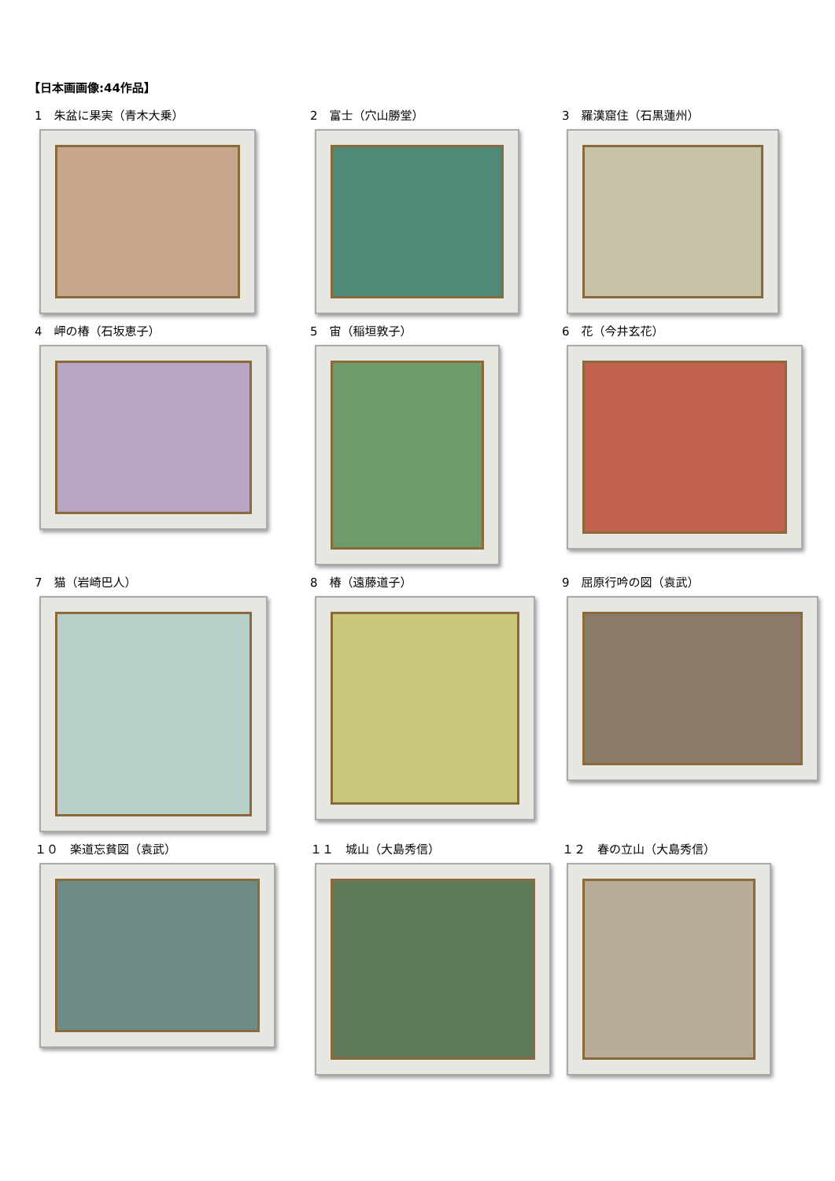【日本画画像:44作品】
1　朱盆に果実（青木大乗）
2　富士（穴山勝堂）
3　羅漢窟住（石黒蓮州）
4　岬の椿（石坂恵子）
5　宙（稲垣敦子）
6　花（今井玄花）
7　猫（岩崎巴人）
8　椿（遠藤道子）
9　屈原行吟の図（袁武）
１０　楽道忘貧図（袁武）
１１　城山（大島秀信）
１２　春の立山（大島秀信）